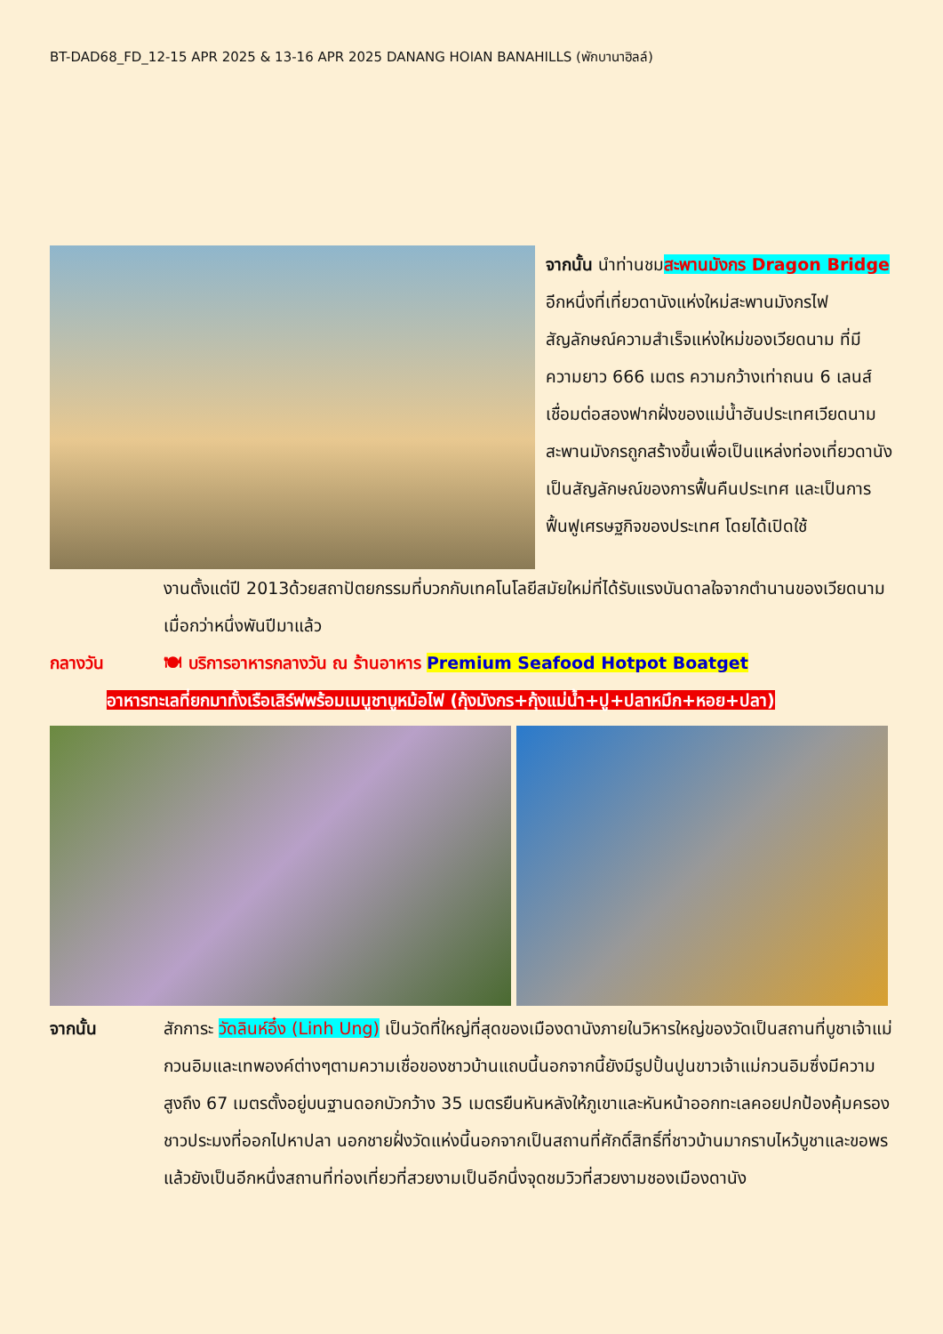BT-DAD68_FD_12-15 APR 2025 & 13-16 APR 2025 DANANG HOIAN BANAHILLS (พักบานาฮิลล์)
จากนั้น นำท่านชมสะพานมังกร Dragon Bridge อีกหนึ่งที่เที่ยวดานังแห่งใหม่สะพานมังกรไฟสัญลักษณ์ความสำเร็จแห่งใหม่ของเวียดนาม ที่มีความยาว 666 เมตร ความกว้างเท่าถนน 6 เลนส์ เชื่อมต่อสองฟากฝั่งของแม่น้ำฮันประเทศเวียดนามสะพานมังกรถูกสร้างขึ้นเพื่อเป็นแหล่งท่องเที่ยวดานัง เป็นสัญลักษณ์ของการฟื้นคืนประเทศ และเป็นการฟื้นฟูเศรษฐกิจของประเทศ โดยได้เปิดใช้
งานตั้งแต่ปี 2013ด้วยสถาปัตยกรรมที่บวกกับเทคโนโลยีสมัยใหม่ที่ได้รับแรงบันดาลใจจากตำนานของเวียดนามเมื่อกว่าหนึ่งพันปีมาแล้ว
กลางวัน 🍽 บริการอาหารกลางวัน ณ ร้านอาหาร Premium Seafood Hotpot Boatget
อาหารทะเลที่ยกมาทั้งเรือเสิร์ฟพร้อมเมนูชาบูหม้อไฟ (กุ้งมังกร+กุ้งแม่น้ำ+ปู+ปลาหมึก+หอย+ปลา)
จากนั้น สักการะ วัดลินห์อึ๋ง (Linh Ung) เป็นวัดที่ใหญ่ที่สุดของเมืองดานังภายในวิหารใหญ่ของวัดเป็นสถานที่บูชาเจ้าแม่กวนอิมและเทพองค์ต่างๆตามความเชื่อของชาวบ้านแถบนี้นอกจากนี้ยังมีรูปปั้นปูนขาวเจ้าแม่กวนอิมซึ่งมีความสูงถึง 67 เมตรตั้งอยู่บนฐานดอกบัวกว้าง 35 เมตรยืนหันหลังให้ภูเขาและหันหน้าออกทะเลคอยปกป้องคุ้มครองชาวประมงที่ออกไปหาปลา นอกชายฝั่งวัดแห่งนี้นอกจากเป็นสถานที่ศักดิ์สิทธิ์ที่ชาวบ้านมากราบไหว้บูชาและขอพรแล้วยังเป็นอีกหนึ่งสถานที่ท่องเที่ยวที่สวยงามเป็นอีกนึ่งจุดชมวิวที่สวยงามชองเมืองดานัง